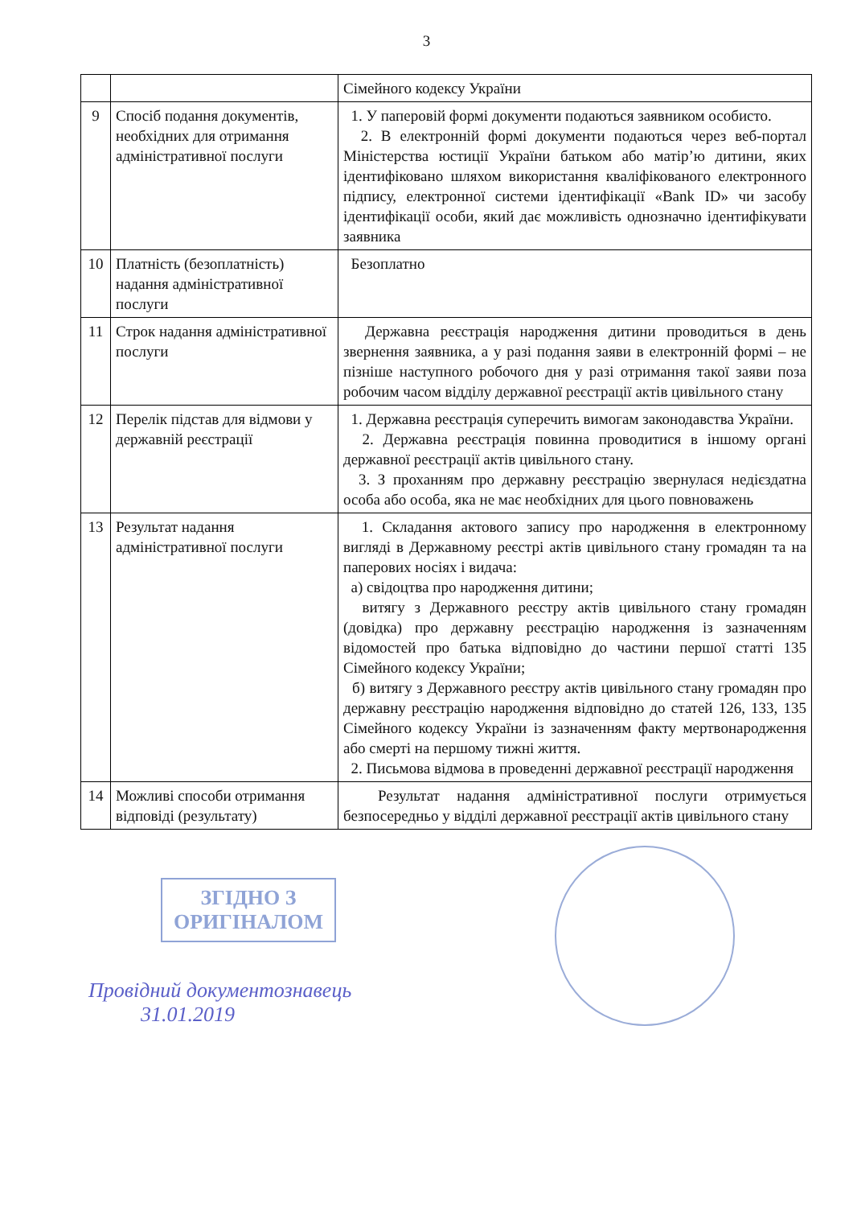3
| | | Сімейного кодексу України |
| 9 | Спосіб подання документів, необхідних для отримання адміністративної послуги | 1. У паперовій формі документи подаються заявником особисто. 2. В електронній формі документи подаються через веб-портал Міністерства юстиції України батьком або матір’ю дитини, яких ідентифіковано шляхом використання кваліфікованого електронного підпису, електронної системи ідентифікації «Bank ID» чи засобу ідентифікації особи, який дає можливість однозначно ідентифікувати заявника |
| 10 | Платність (безоплатність) надання адміністративної послуги | Безоплатно |
| 11 | Строк надання адміністративної послуги | Державна реєстрація народження дитини проводиться в день звернення заявника, а у разі подання заяви в електронній формі – не пізніше наступного робочого дня у разі отримання такої заяви поза робочим часом відділу державної реєстрації актів цивільного стану |
| 12 | Перелік підстав для відмови у державній реєстрації | 1. Державна реєстрація суперечить вимогам законодавства України. 2. Державна реєстрація повинна проводитися в іншому органі державної реєстрації актів цивільного стану. 3. З проханням про державну реєстрацію звернулася недієздатна особа або особа, яка не має необхідних для цього повноважень |
| 13 | Результат надання адміністративної послуги | 1. Складання актового запису про народження в електронному вигляді в Державному реєстрі актів цивільного стану громадян та на паперових носіях і видача: а) свідоцтва про народження дитини; витягу з Державного реєстру актів цивільного стану громадян (довідка) про державну реєстрацію народження із зазначенням відомостей про батька відповідно до частини першої статті 135 Сімейного кодексу України; б) витягу з Державного реєстру актів цивільного стану громадян про державну реєстрацію народження відповідно до статей 126, 133, 135 Сімейного кодексу України із зазначенням факту мертвонародження або смерті на першому тижні життя. 2. Письмова відмова в проведенні державної реєстрації народження |
| 14 | Можливі способи отримання відповіді (результату) | Результат надання адміністративної послуги отримується безпосередньо у відділі державної реєстрації актів цивільного стану |
ЗГІДНО З
ОРИГІНАЛОМ
Провідний документознавець
31.01.2019